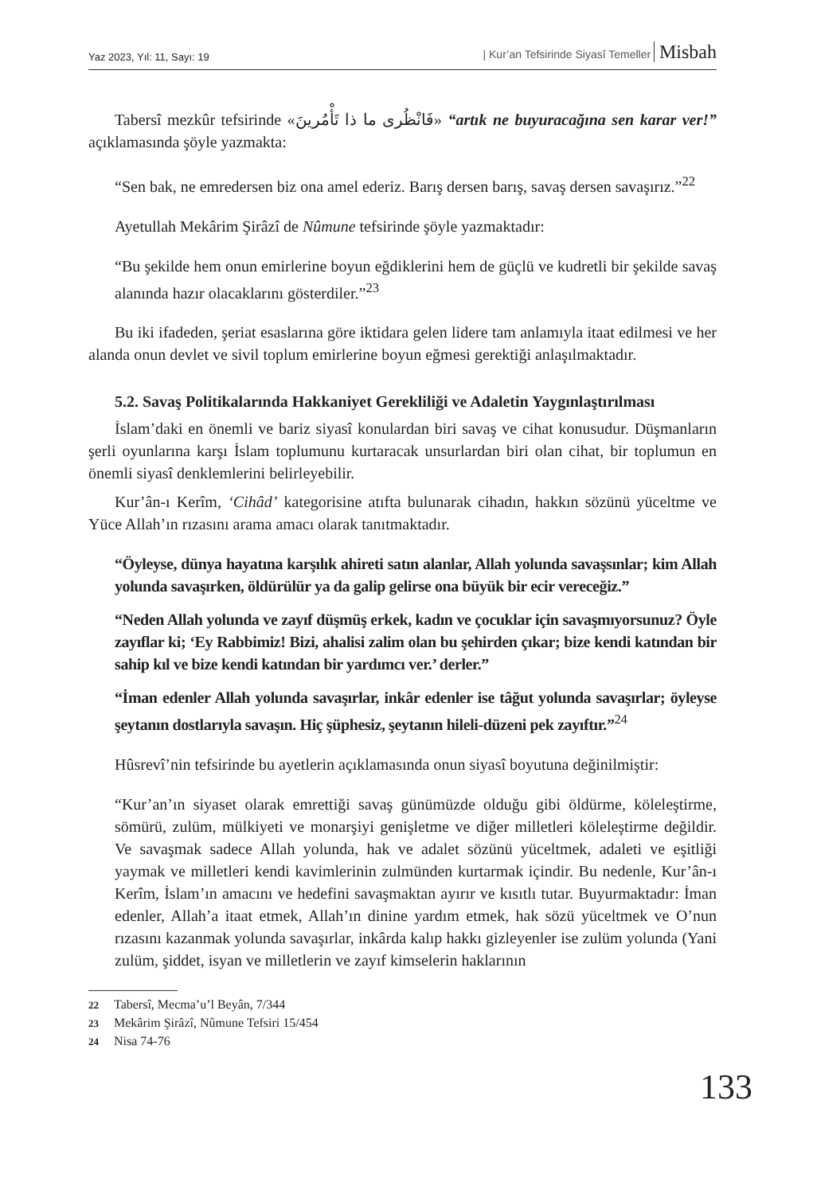Yaz 2023, Yıl: 11, Sayı: 19 | Kur’an Tefsirinde Siyasî Temeller Misbah
Tabersî mezkûr tefsirinde «فَانْظُرى ما ذا تَأْمُرينَ» “artık ne buyuracağına sen karar ver!” açıklamasında şöyle yazmakta:
“Sen bak, ne emredersen biz ona amel ederiz. Barış dersen barış, savaş dersen savaşırız.”<sup>22</sup>
Ayetullah Mekârim Şirâzî de Nûmune tefsirinde şöyle yazmaktadır:
“Bu şekilde hem onun emirlerine boyun eğdiklerini hem de güçlü ve kudretli bir şekilde savaş alanında hazır olacaklarını gösterdiler.”<sup>23</sup>
Bu iki ifadeden, şeriat esaslarına göre iktidara gelen lidere tam anlamıyla itaat edilmesi ve her alanda onun devlet ve sivil toplum emirlerine boyun eğmesi gerektiği anlaşılmaktadır.
5.2. Savaş Politikalarında Hakkaniyet Gerekliliği ve Adaletin Yaygınlaştırılması
İslam’daki en önemli ve bariz siyasî konulardan biri savaş ve cihat konusudur. Düşmanların şerli oyunlarına karşı İslam toplumunu kurtaracak unsurlardan biri olan cihat, bir toplumun en önemli siyasî denklemlerini belirleyebilir.
Kur’ân-ı Kerîm, ‘Cihâd’ kategorisine atıfta bulunarak cihadın, hakkın sözünü yüceltme ve Yüce Allah’ın rızasını arama amacı olarak tanıtmaktadır.
“Öyleyse, dünya hayatına karşılık ahireti satın alanlar, Allah yolunda savaşsınlar; kim Allah yolunda savaşırken, öldürülür ya da galip gelirse ona büyük bir ecir vereceğiz.”
“Neden Allah yolunda ve zayıf düşmüş erkek, kadın ve çocuklar için savaşmıyorsunuz? Öyle zayıflar ki; ‘Ey Rabbimiz! Bizi, ahalisi zalim olan bu şehirden çıkar; bize kendi katından bir sahip kıl ve bize kendi katından bir yardımcı ver.’ derler.”
“İman edenler Allah yolunda savaşırlar, inkâr edenler ise tâğut yolunda savaşırlar; öyleyse şeytanın dostlarıyla savaşın. Hiç şüphesiz, şeytanın hileli-düzeni pek zayıftır.”<sup>24</sup>
Hûsrevî’nin tefsirinde bu ayetlerin açıklamasında onun siyasî boyutuna değinilmiştir:
“Kur’an’ın siyaset olarak emrettiği savaş günümüzde olduğu gibi öldürme, köleleştirme, sömürü, zulüm, mülkiyeti ve monarşiyi genişletme ve diğer milletleri köleleştirme değildir. Ve savaşmak sadece Allah yolunda, hak ve adalet sözünü yüceltmek, adaleti ve eşitliği yaymak ve milletleri kendi kavimlerinin zulmünden kurtarmak içindir. Bu nedenle, Kur’ân-ı Kerîm, İslam’ın amacını ve hedefini savaşmaktan ayırır ve kısıtlı tutar. Buyurmaktadır: İman edenler, Allah’a itaat etmek, Allah’ın dinine yardım etmek, hak sözü yüceltmek ve O’nun rızasını kazanmak yolunda savaşırlar, inkârda kalıp hakkı gizleyenler ise zulüm yolunda (Yani zulüm, şiddet, isyan ve milletlerin ve zayıf kimselerin haklarının
22 Tabersî, Mecma’u’l Beyân, 7/344
23 Mekârim Şirâzî, Nûmune Tefsiri 15/454
24 Nisa 74-76
133